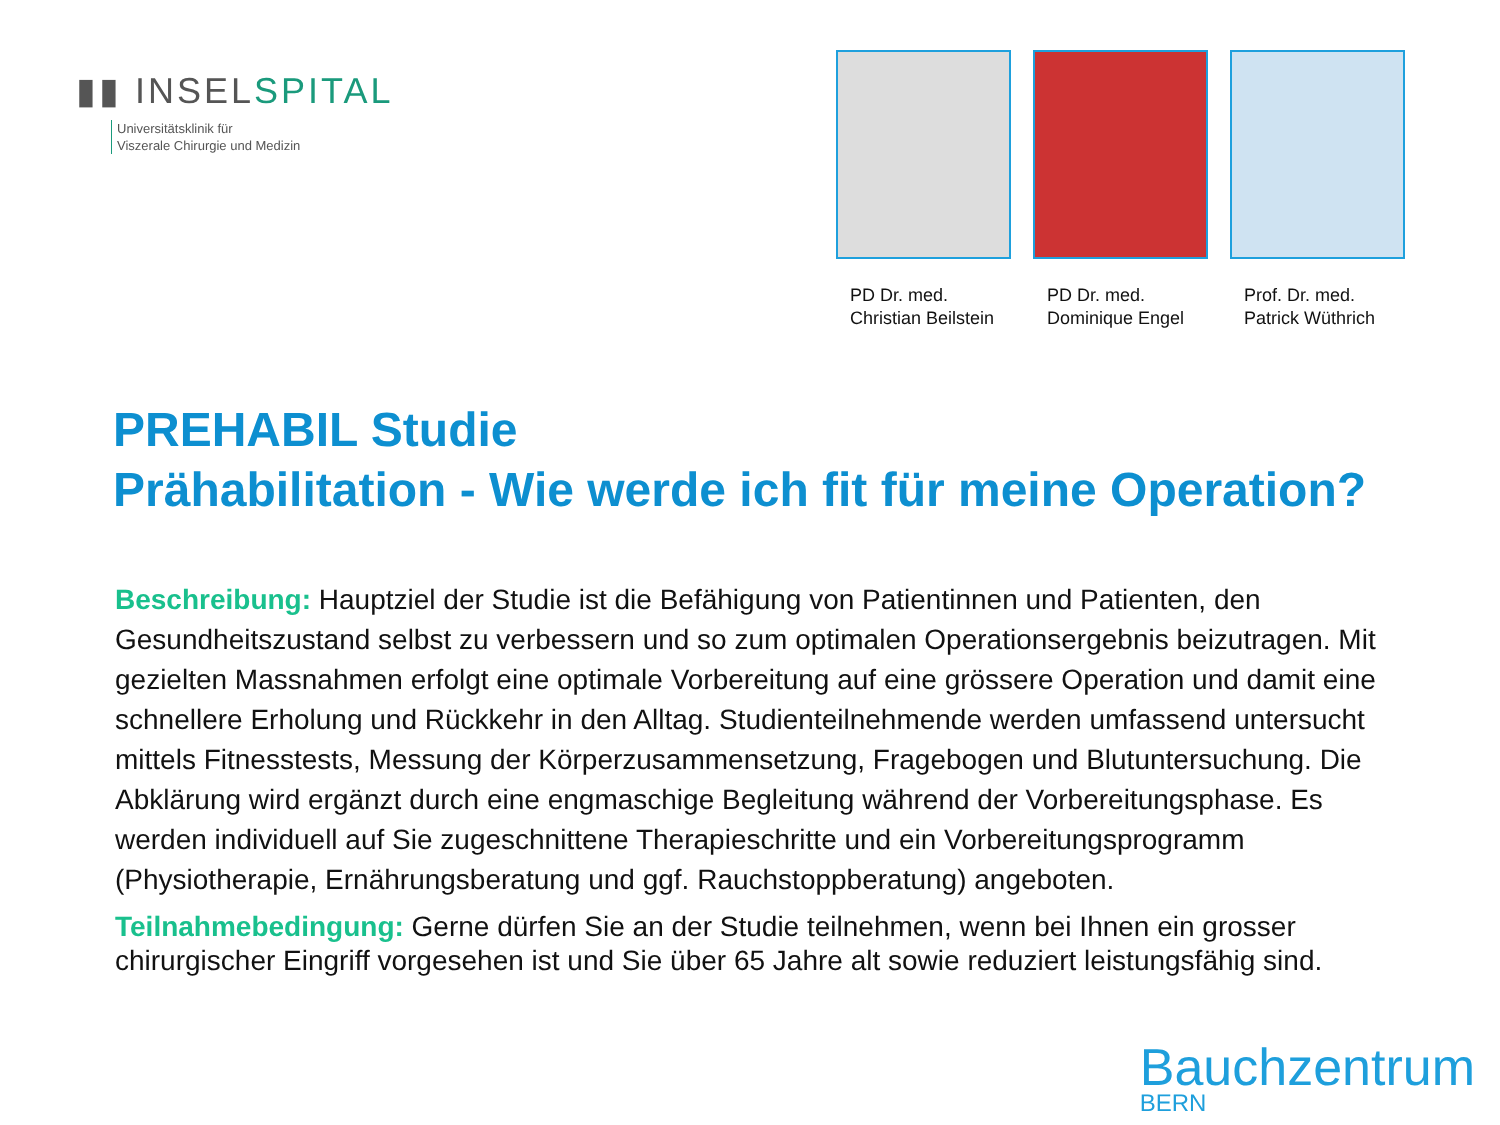▮▮ INSELSPITAL
Universitätsklinik für
Viszerale Chirurgie und Medizin
PD Dr. med.
Christian Beilstein
PD Dr. med.
Dominique Engel
Prof. Dr. med.
Patrick Wüthrich
PREHABIL Studie
Prähabilitation - Wie werde ich fit für meine Operation?
Beschreibung: Hauptziel der Studie ist die Befähigung von Patientinnen und Patienten, den Gesundheitszustand selbst zu verbessern und so zum optimalen Operationsergebnis beizutragen. Mit gezielten Massnahmen erfolgt eine optimale Vorbereitung auf eine grössere Operation und damit eine schnellere Erholung und Rückkehr in den Alltag. Studienteilnehmende werden umfassend untersucht mittels Fitnesstests, Messung der Körperzusammensetzung, Fragebogen und Blutuntersuchung. Die Abklärung wird ergänzt durch eine engmaschige Begleitung während der Vorbereitungsphase. Es werden individuell auf Sie zugeschnittene Therapieschritte und ein Vorbereitungsprogramm (Physiotherapie, Ernährungsberatung und ggf. Rauchstoppberatung) angeboten.
Teilnahmebedingung: Gerne dürfen Sie an der Studie teilnehmen, wenn bei Ihnen ein grosser chirurgischer Eingriff vorgesehen ist und Sie über 65 Jahre alt sowie reduziert leistungsfähig sind.
Bauchzentrum
BERN